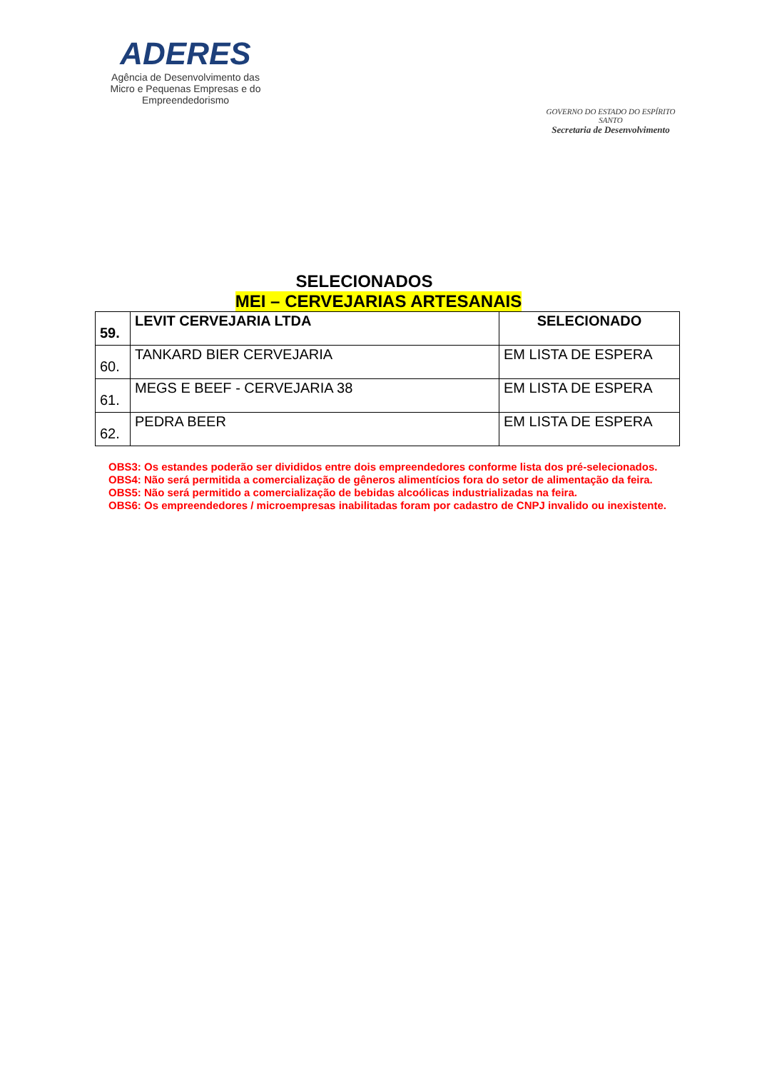ADERES
Agência de Desenvolvimento das Micro e Pequenas Empresas e do Empreendedorismo
GOVERNO DO ESTADO DO ESPÍRITO SANTO
Secretaria de Desenvolvimento
SELECIONADOS
MEI – CERVEJARIAS ARTESANAIS
| 59. | LEVIT CERVEJARIA LTDA | SELECIONADO |
| 60. | TANKARD BIER CERVEJARIA | EM LISTA DE ESPERA |
| 61. | MEGS E BEEF - CERVEJARIA 38 | EM LISTA DE ESPERA |
| 62. | PEDRA BEER | EM LISTA DE ESPERA |
OBS3: Os estandes poderão ser divididos entre dois empreendedores conforme lista dos pré-selecionados.
OBS4: Não será permitida a comercialização de gêneros alimentícios fora do setor de alimentação da feira.
OBS5: Não será permitido a comercialização de bebidas alcoólicas industrializadas na feira.
OBS6: Os empreendedores / microempresas inabilitadas foram por cadastro de CNPJ invalido ou inexistente.